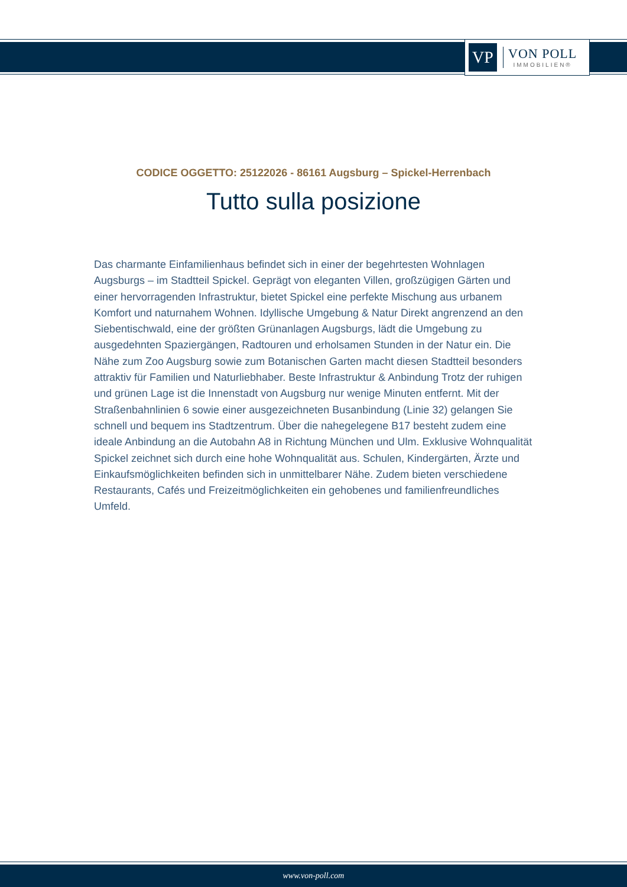VP
VON POLL
IMMOBILIEN®
CODICE OGGETTO: 25122026 - 86161 Augsburg – Spickel-Herrenbach
Tutto sulla posizione
Das charmante Einfamilienhaus befindet sich in einer der begehrtesten Wohnlagen Augsburgs – im Stadtteil Spickel. Geprägt von eleganten Villen, großzügigen Gärten und einer hervorragenden Infrastruktur, bietet Spickel eine perfekte Mischung aus urbanem Komfort und naturnahem Wohnen. Idyllische Umgebung & Natur Direkt angrenzend an den Siebentischwald, eine der größten Grünanlagen Augsburgs, lädt die Umgebung zu ausgedehnten Spaziergängen, Radtouren und erholsamen Stunden in der Natur ein. Die Nähe zum Zoo Augsburg sowie zum Botanischen Garten macht diesen Stadtteil besonders attraktiv für Familien und Naturliebhaber. Beste Infrastruktur & Anbindung Trotz der ruhigen und grünen Lage ist die Innenstadt von Augsburg nur wenige Minuten entfernt. Mit der Straßenbahnlinien 6 sowie einer ausgezeichneten Busanbindung (Linie 32) gelangen Sie schnell und bequem ins Stadtzentrum. Über die nahegelegene B17 besteht zudem eine ideale Anbindung an die Autobahn A8 in Richtung München und Ulm. Exklusive Wohnqualität Spickel zeichnet sich durch eine hohe Wohnqualität aus. Schulen, Kindergärten, Ärzte und Einkaufsmöglichkeiten befinden sich in unmittelbarer Nähe. Zudem bieten verschiedene Restaurants, Cafés und Freizeitmöglichkeiten ein gehobenes und familienfreundliches Umfeld.
www.von-poll.com